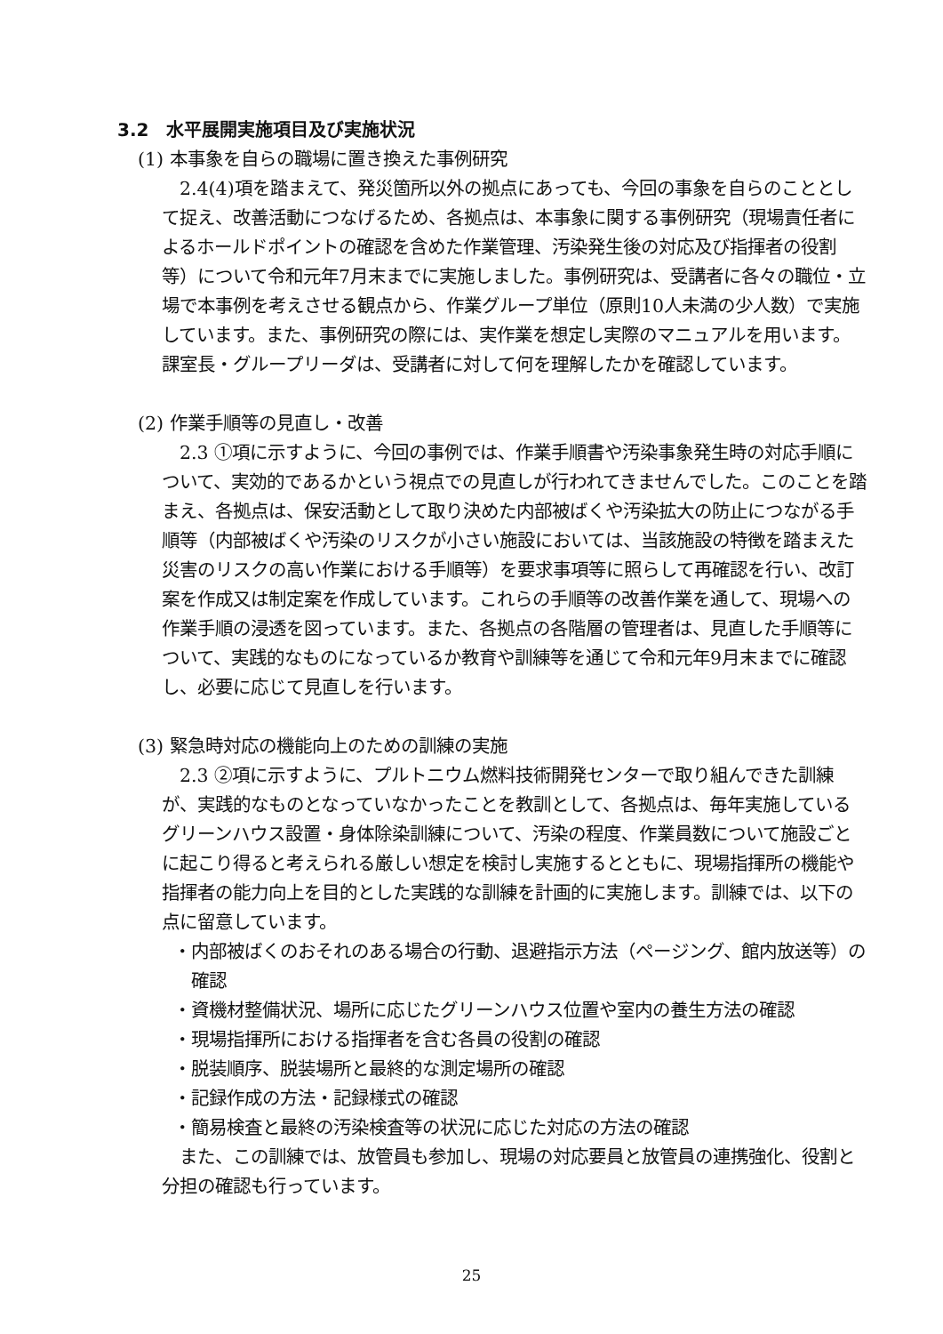3.2　水平展開実施項目及び実施状況
(1) 本事象を自らの職場に置き換えた事例研究
2.4(4)項を踏まえて、発災箇所以外の拠点にあっても、今回の事象を自らのこととして捉え、改善活動につなげるため、各拠点は、本事象に関する事例研究（現場責任者によるホールドポイントの確認を含めた作業管理、汚染発生後の対応及び指揮者の役割等）について令和元年7月末までに実施しました。事例研究は、受講者に各々の職位・立場で本事例を考えさせる観点から、作業グループ単位（原則10人未満の少人数）で実施しています。また、事例研究の際には、実作業を想定し実際のマニュアルを用います。課室長・グループリーダは、受講者に対して何を理解したかを確認しています。
(2) 作業手順等の見直し・改善
2.3 ①項に示すように、今回の事例では、作業手順書や汚染事象発生時の対応手順について、実効的であるかという視点での見直しが行われてきませんでした。このことを踏まえ、各拠点は、保安活動として取り決めた内部被ばくや汚染拡大の防止につながる手順等（内部被ばくや汚染のリスクが小さい施設においては、当該施設の特徴を踏まえた災害のリスクの高い作業における手順等）を要求事項等に照らして再確認を行い、改訂案を作成又は制定案を作成しています。これらの手順等の改善作業を通して、現場への作業手順の浸透を図っています。また、各拠点の各階層の管理者は、見直した手順等について、実践的なものになっているか教育や訓練等を通じて令和元年9月末までに確認し、必要に応じて見直しを行います。
(3) 緊急時対応の機能向上のための訓練の実施
2.3 ②項に示すように、プルトニウム燃料技術開発センターで取り組んできた訓練が、実践的なものとなっていなかったことを教訓として、各拠点は、毎年実施しているグリーンハウス設置・身体除染訓練について、汚染の程度、作業員数について施設ごとに起こり得ると考えられる厳しい想定を検討し実施するとともに、現場指揮所の機能や指揮者の能力向上を目的とした実践的な訓練を計画的に実施します。訓練では、以下の点に留意しています。
・内部被ばくのおそれのある場合の行動、退避指示方法（ページング、館内放送等）の確認
・資機材整備状況、場所に応じたグリーンハウス位置や室内の養生方法の確認
・現場指揮所における指揮者を含む各員の役割の確認
・脱装順序、脱装場所と最終的な測定場所の確認
・記録作成の方法・記録様式の確認
・簡易検査と最終の汚染検査等の状況に応じた対応の方法の確認
また、この訓練では、放管員も参加し、現場の対応要員と放管員の連携強化、役割と分担の確認も行っています。
25